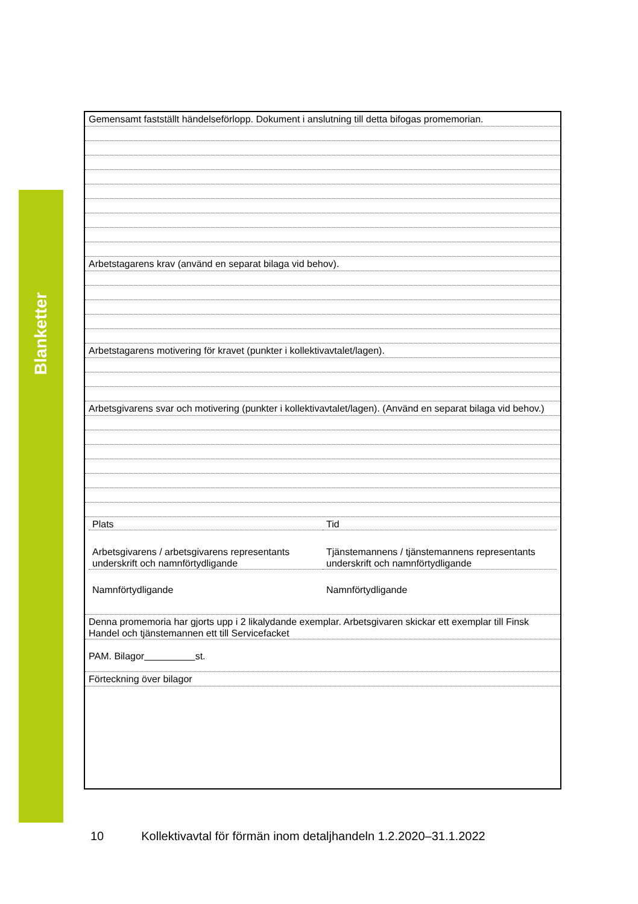Blanketter
Gemensamt fastställt händelseförlopp. Dokument i anslutning till detta bifogas promemorian.
Arbetstagarens krav (använd en separat bilaga vid behov).
Arbetstagarens motivering för kravet (punkter i kollektivavtalet/lagen).
Arbetsgivarens svar och motivering (punkter i kollektivavtalet/lagen). (Använd en separat bilaga vid behov.)
Plats Tid
Arbetsgivarens / arbetsgivarens representants underskrift och namnförtydligande
Tjänstemannens / tjänstemannens representants underskrift och namnförtydligande
Namnförtydligande Namnförtydligande
Denna promemoria har gjorts upp i 2 likalydande exemplar. Arbetsgivaren skickar ett exemplar till Finsk Handel och tjänstemannen ett till Servicefacket
PAM. Bilagor st.
Förteckning över bilagor
10 Kollektivavtal för förmän inom detaljhandeln 1.2.2020–31.1.2022